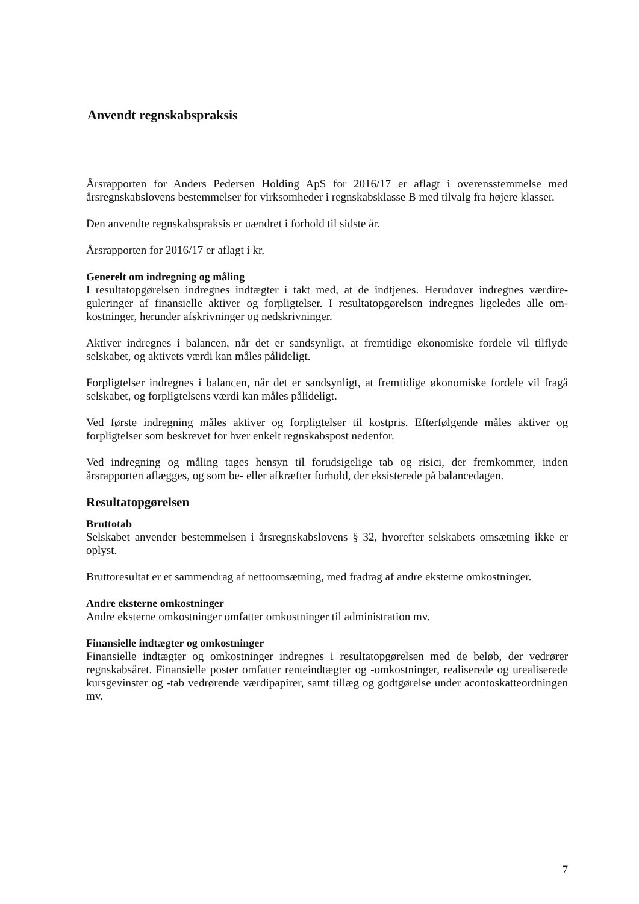Anvendt regnskabspraksis
Årsrapporten for Anders Pedersen Holding ApS for 2016/17 er aflagt i overensstemmelse med årsregnskabslovens bestemmelser for virksomheder i regnskabsklasse B med tilvalg fra højere klasser.
Den anvendte regnskabspraksis er uændret i forhold til sidste år.
Årsrapporten for 2016/17 er aflagt i kr.
Generelt om indregning og måling
I resultatopgørelsen indregnes indtægter i takt med, at de indtjenes. Herudover indregnes værdire­guleringer af finansielle aktiver og forpligtelser. I resultatopgørelsen indregnes ligeledes alle om­kostninger, herunder afskrivninger og nedskrivninger.
Aktiver indregnes i balancen, når det er sandsynligt, at fremtidige økonomiske fordele vil tilflyde selskabet, og aktivets værdi kan måles pålideligt.
Forpligtelser indregnes i balancen, når det er sandsynligt, at fremtidige økonomiske fordele vil fragå selskabet, og forpligtelsens værdi kan måles pålideligt.
Ved første indregning måles aktiver og forpligtelser til kostpris. Efterfølgende måles aktiver og forpligtelser som beskrevet for hver enkelt regnskabspost nedenfor.
Ved indregning og måling tages hensyn til forudsigelige tab og risici, der fremkommer, inden årsrapporten aflægges, og som be- eller afkræfter forhold, der eksisterede på balancedagen.
Resultatopgørelsen
Bruttotab
Selskabet anvender bestemmelsen i årsregnskabslovens § 32, hvorefter selskabets omsætning ik­ke er oplyst.
Bruttoresultat er et sammendrag af nettoomsætning, med fradrag af andre eksterne omkostninger.
Andre eksterne omkostninger
Andre eksterne omkostninger omfatter omkostninger til administration mv.
Finansielle indtægter og omkostninger
Finansielle indtægter og omkostninger indregnes i resultatopgørelsen med de beløb, der vedrører regnskabsåret. Finansielle poster omfatter renteindtægter og -omkostninger, realiserede og ureali­serede kursgevinster og -tab vedrørende værdipapirer, samt tillæg og godtgørelse under acontoskatteordningen mv.
7